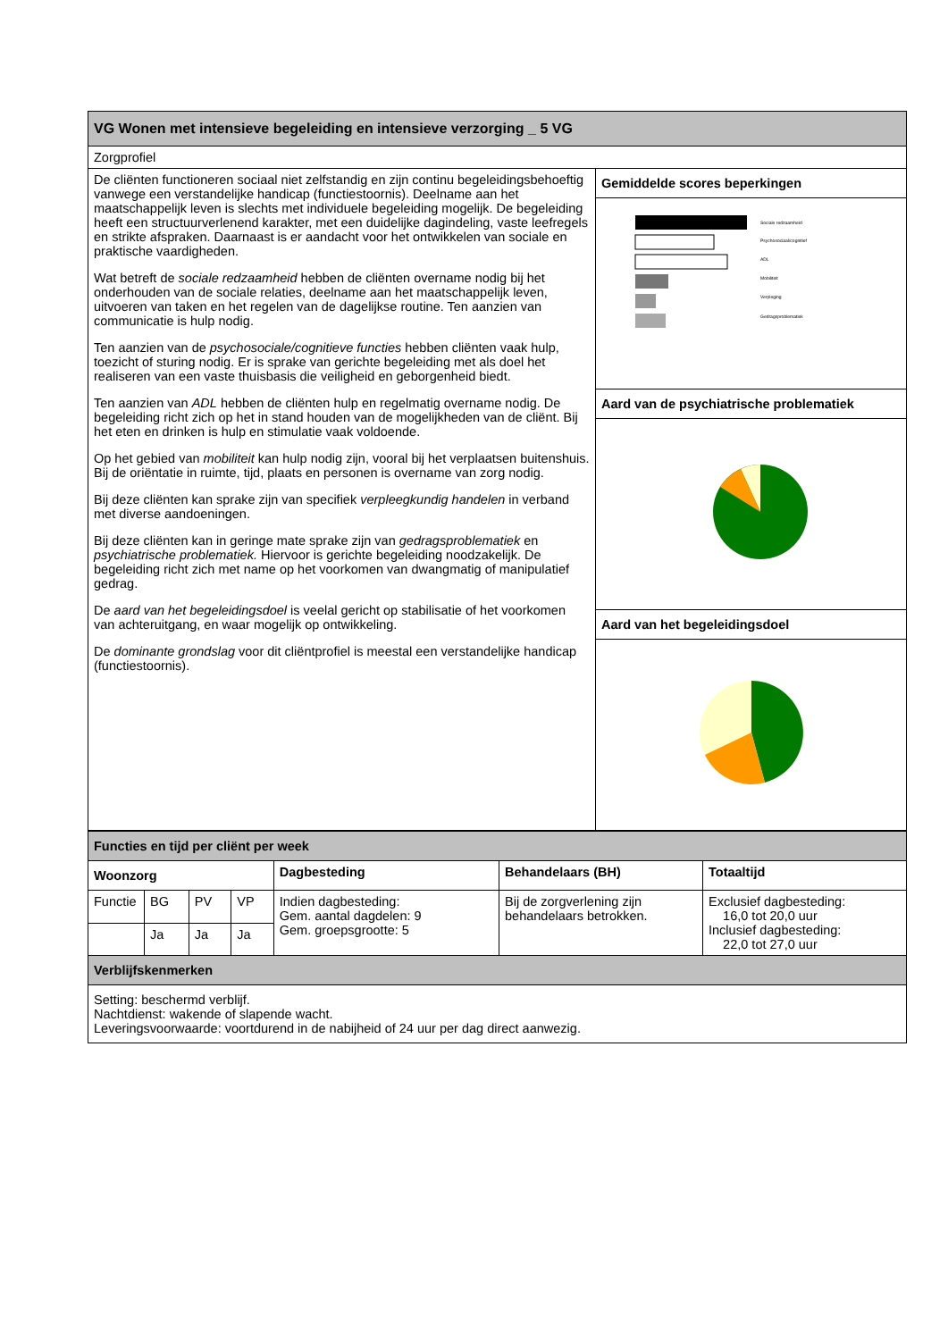| VG Wonen met intensieve begeleiding en intensieve verzorging _ 5 VG | |
| Zorgprofiel | |
| De cliënten functioneren sociaal niet zelfstandig en zijn continu begeleidingsbehoeftig vanwege een verstandelijke handicap (functiestoornis). Deelname aan het maatschappelijk leven is slechts met individuele begeleiding mogelijk. De begeleiding heeft een structuurverlenend karakter, met een duidelijke dagindeling, vaste leefregels en strikte afspraken. Daarnaast is er aandacht voor het ontwikkelen van sociale en praktische vaardigheden. Wat betreft de sociale redzaamheid hebben de cliënten overname nodig bij het onderhouden van de sociale relaties, deelname aan het maatschappelijk leven, uitvoeren van taken en het regelen van de dagelijkse routine. Ten aanzien van communicatie is hulp nodig. Ten aanzien van de psychosociale/cognitieve functies hebben cliënten vaak hulp, toezicht of sturing nodig. Er is sprake van gerichte begeleiding met als doel het realiseren van een vaste thuisbasis die veiligheid en geborgenheid biedt. Ten aanzien van ADL hebben de cliënten hulp en regelmatig overname nodig. De begeleiding richt zich op het in stand houden van de mogelijkheden van de cliënt. Bij het eten en drinken is hulp en stimulatie vaak voldoende. Op het gebied van mobiliteit kan hulp nodig zijn, vooral bij het verplaatsen buitenshuis. Bij de oriëntatie in ruimte, tijd, plaats en personen is overname van zorg nodig. Bij deze cliënten kan sprake zijn van specifiek verpleegkundig handelen in verband met diverse aandoeningen. Bij deze cliënten kan in geringe mate sprake zijn van gedragsproblematiek en psychiatrische problematiek. Hiervoor is gerichte begeleiding noodzakelijk. De begeleiding richt zich met name op het voorkomen van dwangmatig of manipulatief gedrag. De aard van het begeleidingsdoel is veelal gericht op stabilisatie of het voorkomen van achteruitgang, en waar mogelijk op ontwikkeling. De dominante grondslag voor dit cliëntprofiel is meestal een verstandelijke handicap (functiestoornis). | Gemiddelde scores beperkingen |
| | Sociale redzaamheid Psychosociaal/cognitief ADL Mobiliteit Verpleging Gedragsproblematiek |
| | Aard van de psychiatrische problematiek |
| | Aard van het begeleidingsdoel |
| Functies en tijd per cliënt per week | | | | | | |
| Woonzorg | | | | Dagbesteding | Behandelaars (BH) | Totaaltijd |
| Functie | BG | PV | VP | Indien dagbesteding: Gem. aantal dagdelen: 9 Gem. groepsgrootte: 5 | Bij de zorgverlening zijn behandelaars betrokken. | Exclusief dagbesteding: 16,0 tot 20,0 uur Inclusief dagbesteding: 22,0 tot 27,0 uur |
| | Ja | Ja | Ja | | | |
| Verblijfskenmerken | | | | | | |
| Setting: beschermd verblijf. Nachtdienst: wakende of slapende wacht. Leveringsvoorwaarde: voortdurend in de nabijheid of 24 uur per dag direct aanwezig. | | | | | | |